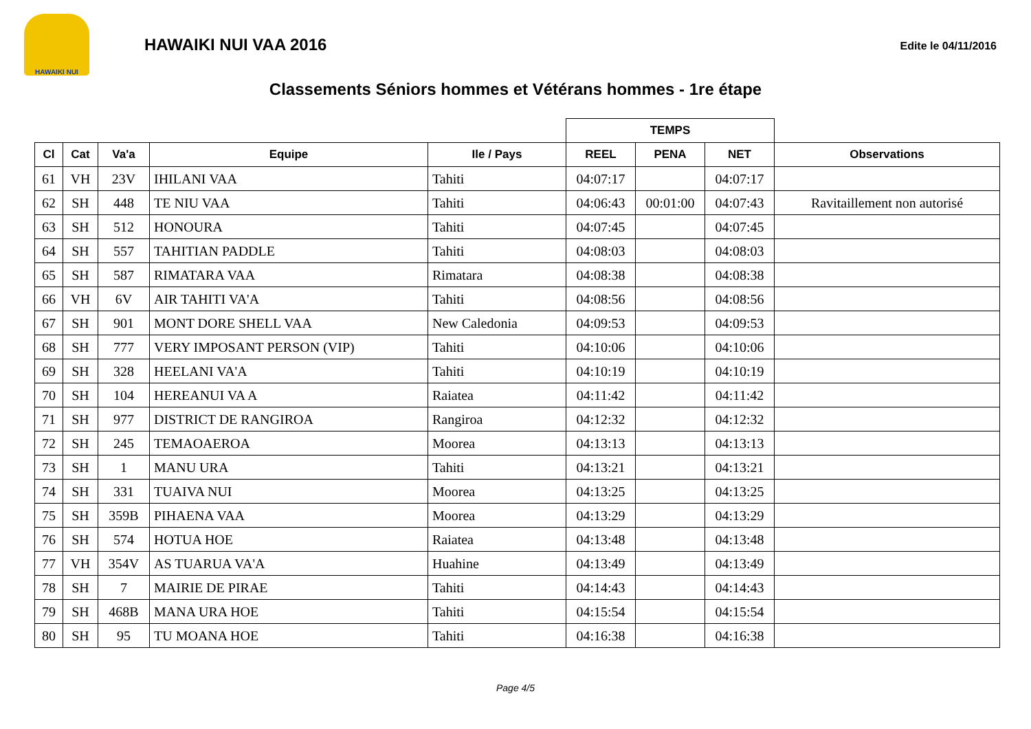HAWAIKI NUI
HAWAIKI NUI VAA 2016
Edite le 04/11/2016
Classements Séniors hommes et Vétérans hommes - 1re étape
| | | | | | TEMPS | | | |
| --- | --- | --- | --- | --- | --- | --- | --- | --- |
| Cl | Cat | Va'a | Equipe | Ile / Pays | REEL | PENA | NET | Observations |
| 61 | VH | 23V | IHILANI VAA | Tahiti | 04:07:17 | | 04:07:17 | |
| 62 | SH | 448 | TE NIU VAA | Tahiti | 04:06:43 | 00:01:00 | 04:07:43 | Ravitaillement non autorisé |
| 63 | SH | 512 | HONOURA | Tahiti | 04:07:45 | | 04:07:45 | |
| 64 | SH | 557 | TAHITIAN PADDLE | Tahiti | 04:08:03 | | 04:08:03 | |
| 65 | SH | 587 | RIMATARA VAA | Rimatara | 04:08:38 | | 04:08:38 | |
| 66 | VH | 6V | AIR TAHITI VA'A | Tahiti | 04:08:56 | | 04:08:56 | |
| 67 | SH | 901 | MONT DORE SHELL VAA | New Caledonia | 04:09:53 | | 04:09:53 | |
| 68 | SH | 777 | VERY IMPOSANT PERSON (VIP) | Tahiti | 04:10:06 | | 04:10:06 | |
| 69 | SH | 328 | HEELANI VA'A | Tahiti | 04:10:19 | | 04:10:19 | |
| 70 | SH | 104 | HEREANUI VA A | Raiatea | 04:11:42 | | 04:11:42 | |
| 71 | SH | 977 | DISTRICT DE RANGIROA | Rangiroa | 04:12:32 | | 04:12:32 | |
| 72 | SH | 245 | TEMAOAEROA | Moorea | 04:13:13 | | 04:13:13 | |
| 73 | SH | 1 | MANU URA | Tahiti | 04:13:21 | | 04:13:21 | |
| 74 | SH | 331 | TUAIVA NUI | Moorea | 04:13:25 | | 04:13:25 | |
| 75 | SH | 359B | PIHAENA VAA | Moorea | 04:13:29 | | 04:13:29 | |
| 76 | SH | 574 | HOTUA HOE | Raiatea | 04:13:48 | | 04:13:48 | |
| 77 | VH | 354V | AS TUARUA VA'A | Huahine | 04:13:49 | | 04:13:49 | |
| 78 | SH | 7 | MAIRIE DE PIRAE | Tahiti | 04:14:43 | | 04:14:43 | |
| 79 | SH | 468B | MANA URA HOE | Tahiti | 04:15:54 | | 04:15:54 | |
| 80 | SH | 95 | TU MOANA HOE | Tahiti | 04:16:38 | | 04:16:38 | |
Page 4/5